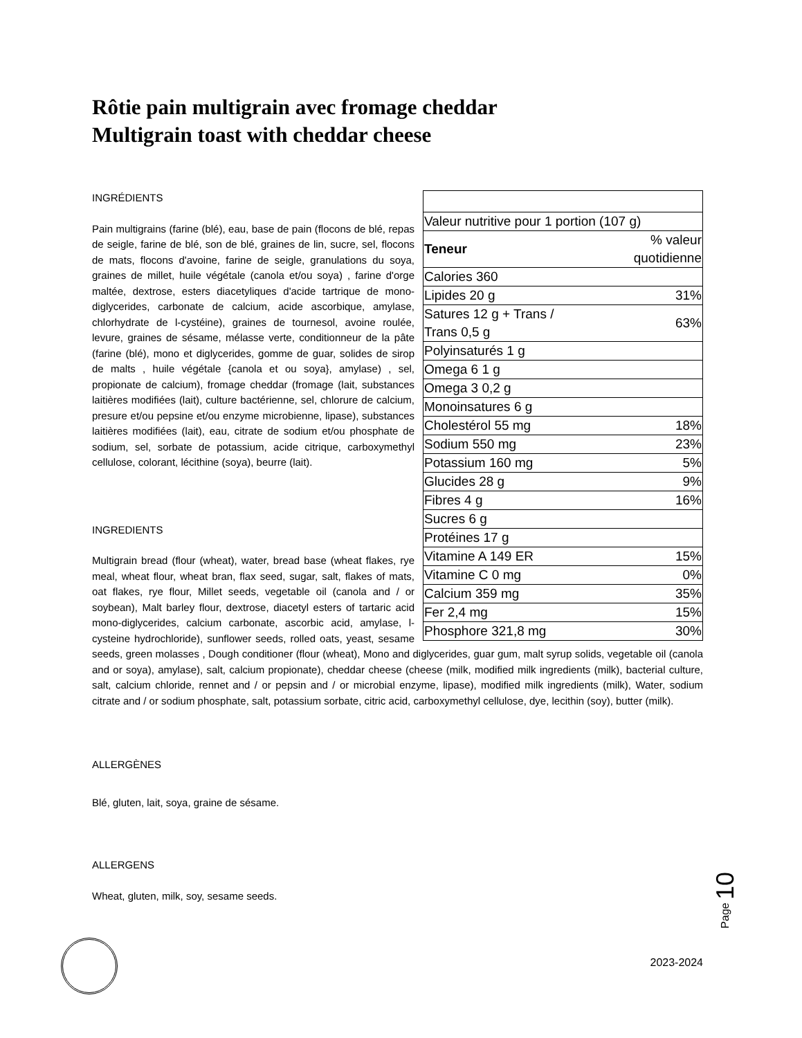Rôtie pain multigrain avec fromage cheddar
Multigrain toast with cheddar cheese
| Valeur nutritive pour 1 portion (107 g) | |
| Teneur | % valeur quotidienne |
| Calories 360 | |
| Lipides 20 g | 31% |
| Satures 12 g + Trans / Trans 0,5 g | 63% |
| Polyinsaturés 1 g | |
| Omega 6 1 g | |
| Omega 3 0,2 g | |
| Monoinsatures 6 g | |
| Cholestérol 55 mg | 18% |
| Sodium 550 mg | 23% |
| Potassium 160 mg | 5% |
| Glucides 28 g | 9% |
| Fibres 4 g | 16% |
| Sucres 6 g | |
| Protéines 17 g | |
| Vitamine A 149 ER | 15% |
| Vitamine C 0 mg | 0% |
| Calcium 359 mg | 35% |
| Fer 2,4 mg | 15% |
| Phosphore 321,8 mg | 30% |
INGRÉDIENTS
Pain multigrains (farine (blé), eau, base de pain (flocons de blé, repas de seigle, farine de blé, son de blé, graines de lin, sucre, sel, flocons de mats, flocons d'avoine, farine de seigle, granulations du soya, graines de millet, huile végétale (canola et/ou soya) , farine d'orge maltée, dextrose, esters diacetyliques d'acide tartrique de mono-diglycerides, carbonate de calcium, acide ascorbique, amylase, chlorhydrate de l-cystéine), graines de tournesol, avoine roulée, levure, graines de sésame, mélasse verte, conditionneur de la pâte (farine (blé), mono et diglycerides, gomme de guar, solides de sirop de malts , huile végétale {canola et ou soya}, amylase) , sel, propionate de calcium), fromage cheddar (fromage (lait, substances laitières modifiées (lait), culture bactérienne, sel, chlorure de calcium, presure et/ou pepsine et/ou enzyme microbienne, lipase), substances laitières modifiées (lait), eau, citrate de sodium et/ou phosphate de sodium, sel, sorbate de potassium, acide citrique, carboxymethyl cellulose, colorant, lécithine (soya), beurre (lait).
INGREDIENTS
Multigrain bread (flour (wheat), water, bread base (wheat flakes, rye meal, wheat flour, wheat bran, flax seed, sugar, salt, flakes of mats, oat flakes, rye flour, Millet seeds, vegetable oil (canola and / or soybean), Malt barley flour, dextrose, diacetyl esters of tartaric acid mono-diglycerides, calcium carbonate, ascorbic acid, amylase, l-cysteine hydrochloride), sunflower seeds, rolled oats, yeast, sesame seeds, green molasses , Dough conditioner (flour (wheat), Mono and diglycerides, guar gum, malt syrup solids, vegetable oil (canola and or soya), amylase), salt, calcium propionate), cheddar cheese (cheese (milk, modified milk ingredients (milk), bacterial culture, salt, calcium chloride, rennet and / or pepsin and / or microbial enzyme, lipase), modified milk ingredients (milk), Water, sodium citrate and / or sodium phosphate, salt, potassium sorbate, citric acid, carboxymethyl cellulose, dye, lecithin (soy), butter (milk).
ALLERGÈNES
Blé, gluten, lait, soya, graine de sésame.
ALLERGENS
Wheat, gluten, milk, soy, sesame seeds.
Page 10
2023-2024